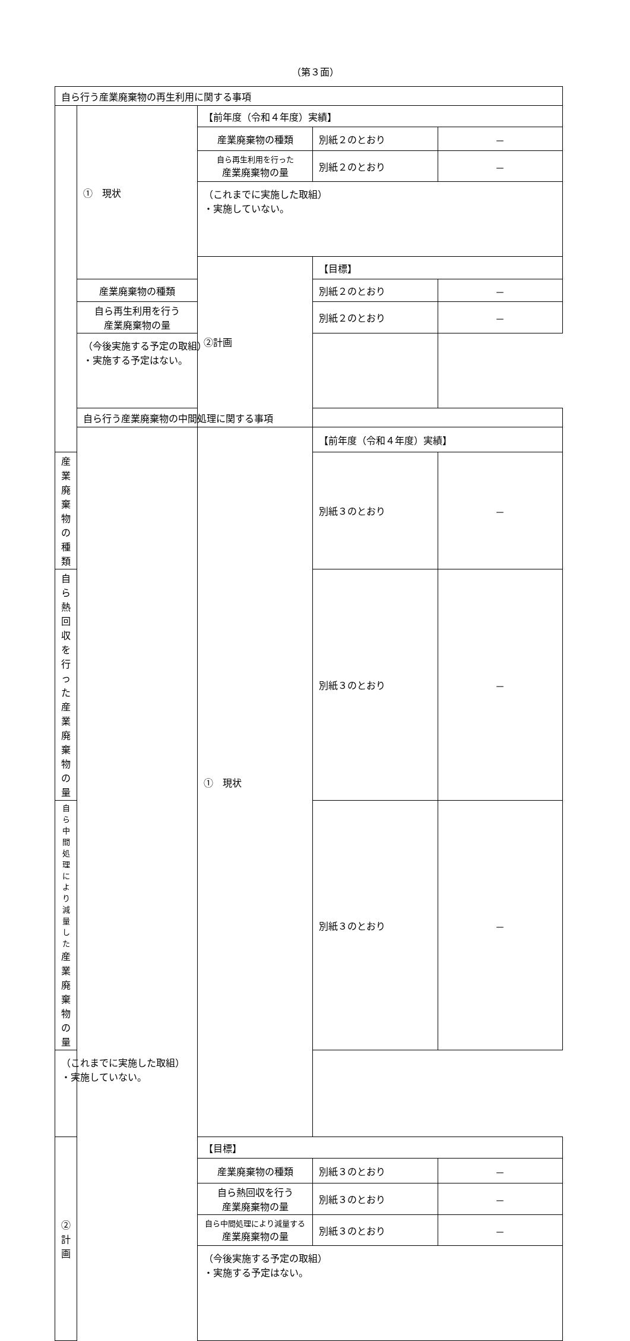（第３面）
| 自ら行う産業廃棄物の再生利用に関する事項 | | | | |
| | ① 現状 | 【前年度（令和４年度）実績】 | | |
| | | 産業廃棄物の種類 | 別紙２のとおり | － |
| | | 自ら再生利用を行った 産業廃棄物の量 | 別紙２のとおり | － |
| | | （これまでに実施した取組） ・実施していない。 | | |
| | | ②計画 | 【目標】 | |
| | 産業廃棄物の種類 | | 別紙２のとおり | － |
| | 自ら再生利用を行う 産業廃棄物の量 | | 別紙２のとおり | － |
| | （今後実施する予定の取組） ・実施する予定はない。 | | | |
| | 自ら行う産業廃棄物の中間処理に関する事項 | | | |
| | | ① 現状 | 【前年度（令和４年度）実績】 | |
| 産業廃棄物の種類 | | | 別紙３のとおり | － |
| 自ら熱回収を行った 産業廃棄物の量 | | | 別紙３のとおり | － |
| 自ら中間処理により減量した 産業廃棄物の量 | | | 別紙３のとおり | － |
| （これまでに実施した取組） ・実施していない。 | | | | |
| ②計画 | | 【目標】 | | |
| | | 産業廃棄物の種類 | 別紙３のとおり | － |
| | | 自ら熱回収を行う 産業廃棄物の量 | 別紙３のとおり | － |
| | | 自ら中間処理により減量する 産業廃棄物の量 | 別紙３のとおり | － |
| | | （今後実施する予定の取組） ・実施する予定はない。 | | |